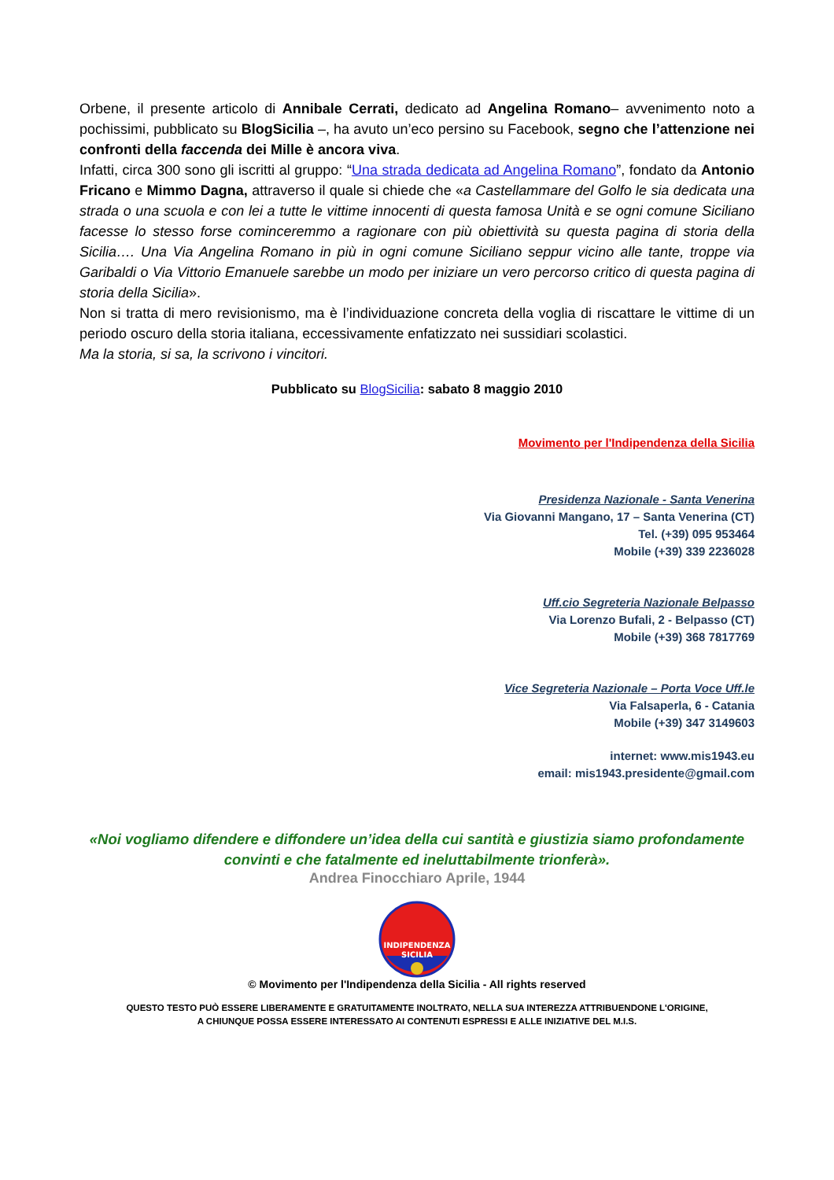Orbene, il presente articolo di Annibale Cerrati, dedicato ad Angelina Romano– avvenimento noto a pochissimi, pubblicato su BlogSicilia –, ha avuto un’eco persino su Facebook, segno che l’attenzione nei confronti della faccenda dei Mille è ancora viva.
Infatti, circa 300 sono gli iscritti al gruppo: “Una strada dedicata ad Angelina Romano”, fondato da Antonio Fricano e Mimmo Dagna, attraverso il quale si chiede che «a Castellammare del Golfo le sia dedicata una strada o una scuola e con lei a tutte le vittime innocenti di questa famosa Unità e se ogni comune Siciliano facesse lo stesso forse cominceremmo a ragionare con più obiettività su questa pagina di storia della Sicilia…. Una Via Angelina Romano in più in ogni comune Siciliano seppur vicino alle tante, troppe via Garibaldi o Via Vittorio Emanuele sarebbe un modo per iniziare un vero percorso critico di questa pagina di storia della Sicilia».
Non si tratta di mero revisionismo, ma è l’individuazione concreta della voglia di riscattare le vittime di un periodo oscuro della storia italiana, eccessivamente enfatizzato nei sussidiari scolastici.
Ma la storia, si sa, la scrivono i vincitori.
Pubblicato su BlogSicilia: sabato 8 maggio 2010
Movimento per l'Indipendenza della Sicilia
Presidenza Nazionale - Santa Venerina
Via Giovanni Mangano, 17 – Santa Venerina (CT)
Tel. (+39) 095 953464
Mobile (+39) 339 2236028
Uff.cio Segreteria Nazionale Belpasso
Via Lorenzo Bufali, 2 - Belpasso (CT)
Mobile (+39) 368 7817769
Vice Segreteria Nazionale – Porta Voce Uff.le
Via Falsaperla, 6 - Catania
Mobile (+39) 347 3149603
internet: www.mis1943.eu
email: mis1943.presidente@gmail.com
«Noi vogliamo difendere e diffondere un’idea della cui santità e giustizia siamo profondamente convinti e che fatalmente ed ineluttabilmente trionferà».
Andrea Finocchiaro Aprile, 1944
INDIPENDENZA
SICILIA
© Movimento per l'Indipendenza della Sicilia - All rights reserved
QUESTO TESTO PUÒ ESSERE LIBERAMENTE E GRATUITAMENTE INOLTRATO, NELLA SUA INTEREZZA ATTRIBUENDONE L'ORIGINE,
A CHIUNQUE POSSA ESSERE INTERESSATO AI CONTENUTI ESPRESSI E ALLE INIZIATIVE DEL M.I.S.